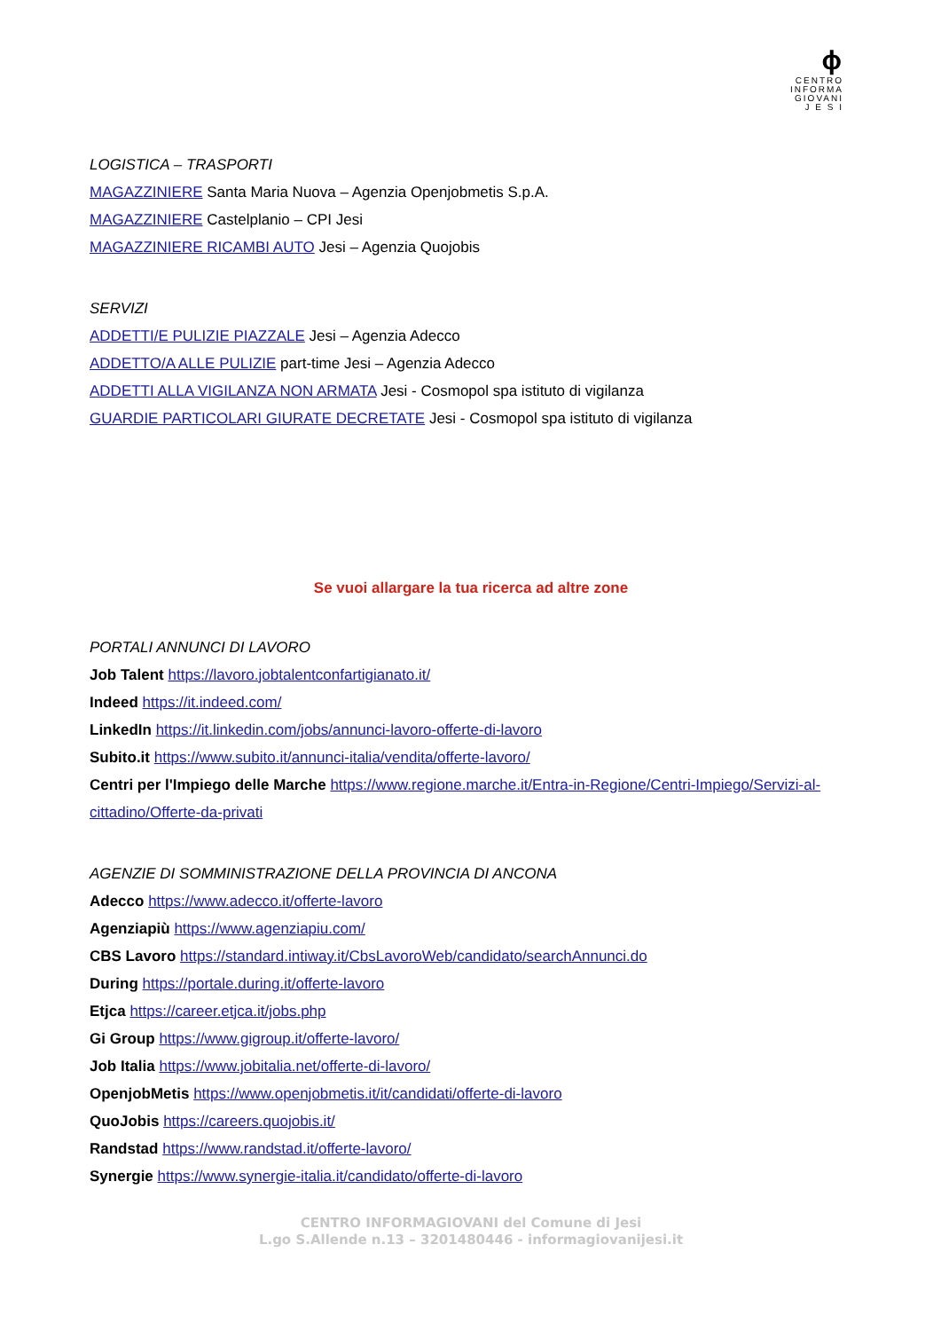ϕ
CENTRO
INFORMA
GIOVANI
J E S I
LOGISTICA – TRASPORTI
MAGAZZINIERE Santa Maria Nuova – Agenzia Openjobmetis S.p.A.
MAGAZZINIERE Castelplanio – CPI Jesi
MAGAZZINIERE RICAMBI AUTO Jesi – Agenzia Quojobis
SERVIZI
ADDETTI/E PULIZIE PIAZZALE Jesi – Agenzia Adecco
ADDETTO/A ALLE PULIZIE part-time Jesi – Agenzia Adecco
ADDETTI ALLA VIGILANZA NON ARMATA Jesi - Cosmopol spa istituto di vigilanza
GUARDIE PARTICOLARI GIURATE DECRETATE Jesi - Cosmopol spa istituto di vigilanza
Se vuoi allargare la tua ricerca ad altre zone
PORTALI ANNUNCI DI LAVORO
Job Talent https://lavoro.jobtalentconfartigianato.it/
Indeed https://it.indeed.com/
LinkedIn https://it.linkedin.com/jobs/annunci-lavoro-offerte-di-lavoro
Subito.it https://www.subito.it/annunci-italia/vendita/offerte-lavoro/
Centri per l'Impiego delle Marche https://www.regione.marche.it/Entra-in-Regione/Centri-Impiego/Servizi-al-cittadino/Offerte-da-privati
AGENZIE DI SOMMINISTRAZIONE DELLA PROVINCIA DI ANCONA
Adecco https://www.adecco.it/offerte-lavoro
Agenziapiù https://www.agenziapiu.com/
CBS Lavoro https://standard.intiway.it/CbsLavoroWeb/candidato/searchAnnunci.do
During https://portale.during.it/offerte-lavoro
Etjca https://career.etjca.it/jobs.php
Gi Group https://www.gigroup.it/offerte-lavoro/
Job Italia https://www.jobitalia.net/offerte-di-lavoro/
OpenjobMetis https://www.openjobmetis.it/it/candidati/offerte-di-lavoro
QuoJobis https://careers.quojobis.it/
Randstad https://www.randstad.it/offerte-lavoro/
Synergie https://www.synergie-italia.it/candidato/offerte-di-lavoro
CENTRO INFORMAGIOVANI del Comune di Jesi
L.go S.Allende n.13 – 3201480446 - informagiovanijesi.it